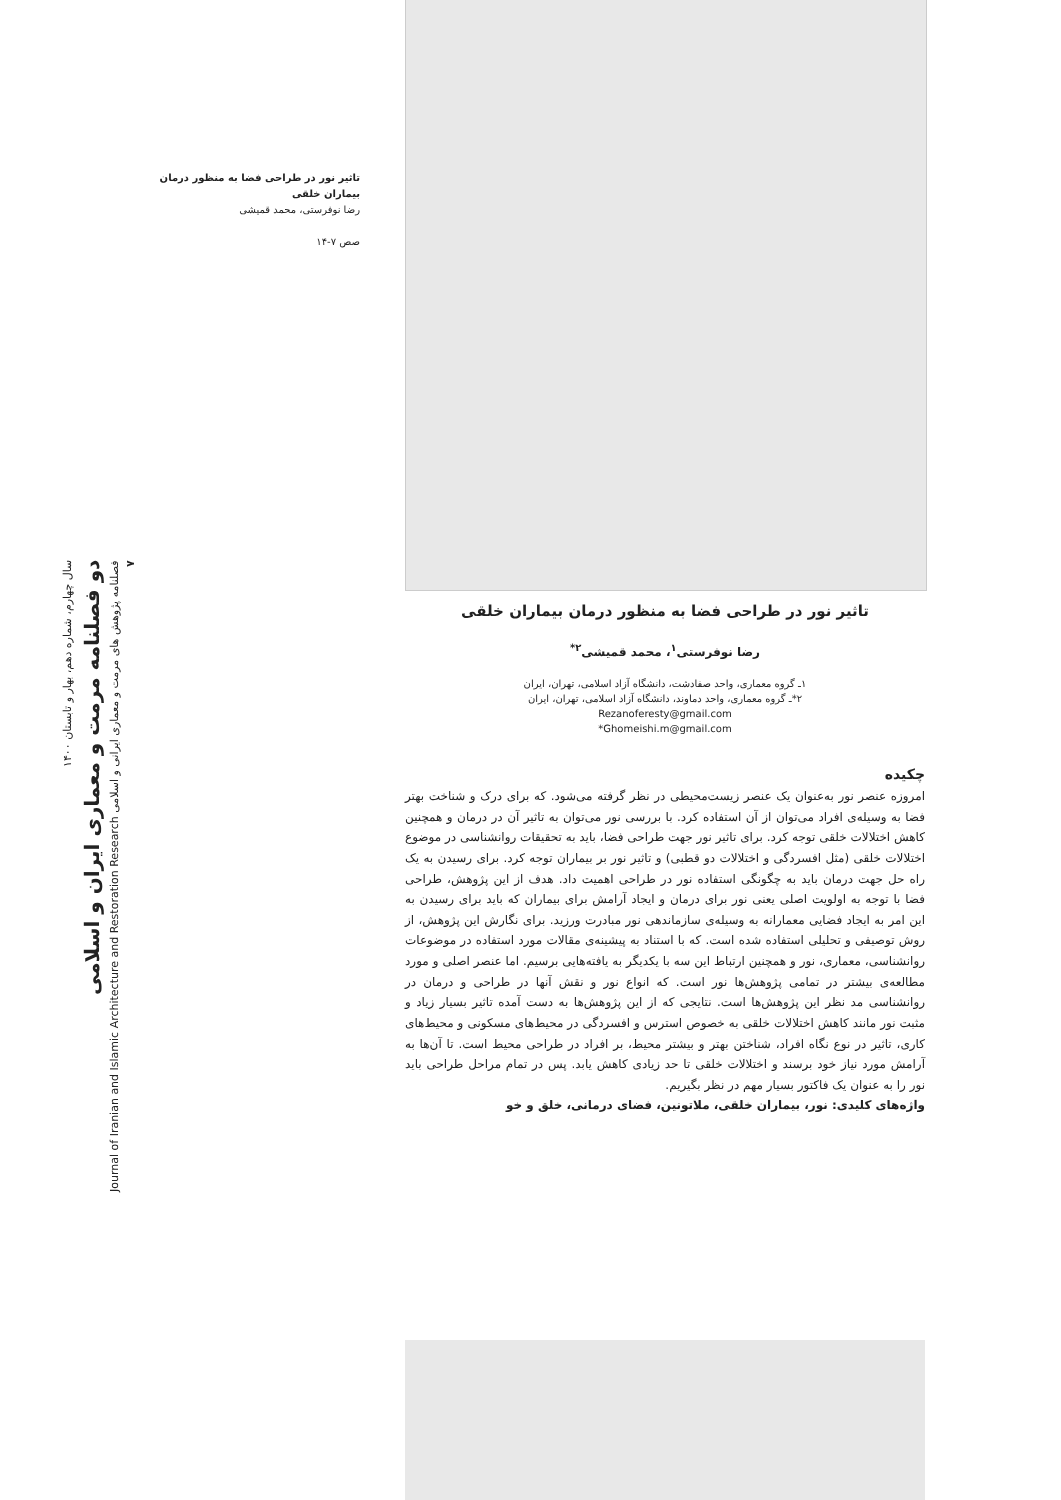تاثیر نور در طراحی فضا به منظور درمان بیماران خلقی
رضا نوفرستی، محمد قمیشی
صص ۷-۱۴
سال چهارم، شماره دهم، بهار و تابستان ۱۴۰۰
دو فصلنامه مرمت و معماری ایران و اسلامی
فصلنامه پژوهش های مرمت و معماری ایرانی و اسلامی Journal of Iranian and Islamic Architecture and Restoration Research
۷
تاثیر نور در طراحی فضا به منظور درمان بیماران خلقی
رضا نوفرستی<sup>۱</sup>، محمد قمیشی<sup>۲*</sup>
۱ـ گروه معماری، واحد صفادشت، دانشگاه آزاد اسلامی، تهران، ایران
۲*ـ گروه معماری، واحد دماوند، دانشگاه آزاد اسلامی، تهران، ایران
Rezanoferesty@gmail.com
Ghomeishi.m@gmail.com*
چکیده
امروزه عنصر نور به‌عنوان یک عنصر زیست‌محیطی در نظر گرفته می‌شود. که برای درک و شناخت بهتر فضا به وسیله‌ی افراد می‌توان از آن استفاده کرد. با بررسی نور می‌توان به تاثیر آن در درمان و همچنین کاهش اختلالات خلقی توجه کرد. برای تاثیر نور جهت طراحی فضا، باید به تحقیقات روانشناسی در موضوع اختلالات خلقی (مثل افسردگی و اختلالات دو قطبی) و تاثیر نور بر بیماران توجه کرد. برای رسیدن به یک راه حل جهت درمان باید به چگونگی استفاده نور در طراحی اهمیت داد. هدف از این پژوهش، طراحی فضا با توجه به اولویت اصلی یعنی نور برای درمان و ایجاد آرامش برای بیماران که باید برای رسیدن به این امر به ایجاد فضایی معمارانه به وسیله‌ی سازماندهی نور مبادرت ورزید. برای نگارش این پژوهش، از روش توصیفی و تحلیلی استفاده شده است. که با استناد به پیشینه‌ی مقالات مورد استفاده در موضوعات روانشناسی، معماری، نور و همچنین ارتباط این سه با یکدیگر به یافته‌هایی برسیم. اما عنصر اصلی و مورد مطالعه‌ی بیشتر در تمامی پژوهش‌ها نور است. که انواع نور و نقش آنها در طراحی و درمان در روانشناسی مد نظر این پژوهش‌ها است. نتایجی که از این پژوهش‌ها به دست آمده تاثیر بسیار زیاد و مثبت نور مانند کاهش اختلالات خلقی به خصوص استرس و افسردگی در محیط‌های مسکونی و محیط‌های کاری، تاثیر در نوع نگاه افراد، شناختن بهتر و بیشتر محیط، بر افراد در طراحی محیط است. تا آن‌ها به آرامش مورد نیاز خود برسند و اختلالات خلقی تا حد زیادی کاهش یابد. پس در تمام مراحل طراحی باید نور را به عنوان یک فاکتور بسیار مهم در نظر بگیریم.
واژه‌های کلیدی: نور، بیماران خلقی، ملاتونین، فضای درمانی، خلق و خو